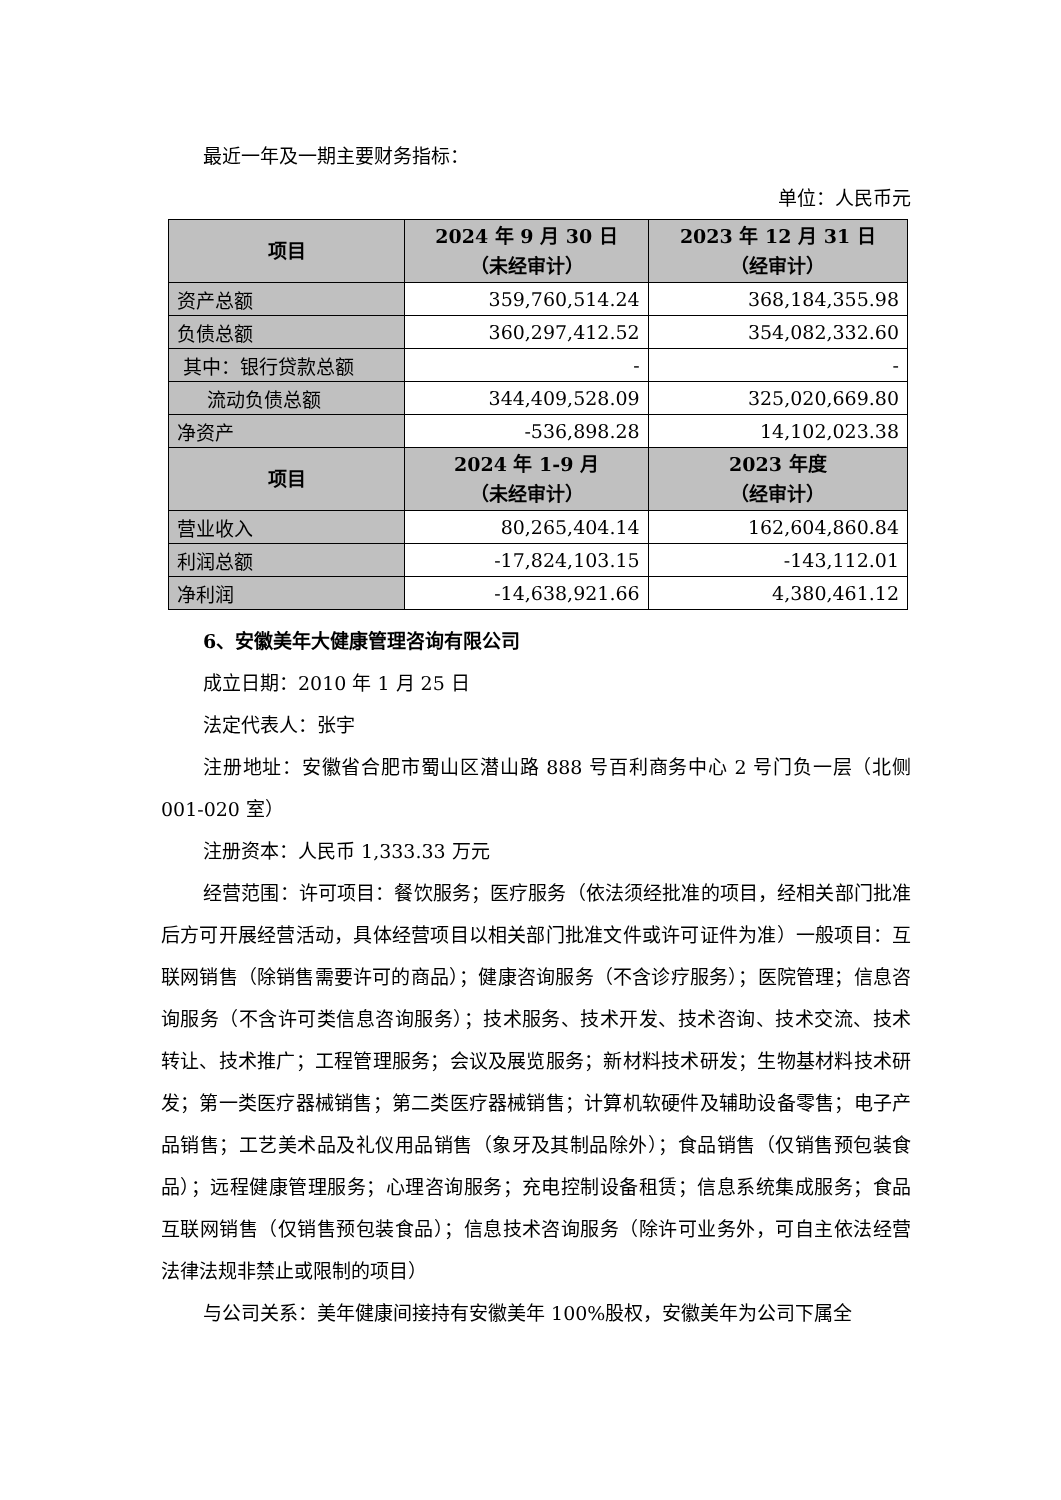最近一年及一期主要财务指标：
单位：人民币元
| 项目 | 2024 年 9 月 30 日 （未经审计） | 2023 年 12 月 31 日 （经审计） |
| --- | --- | --- |
| 资产总额 | 359,760,514.24 | 368,184,355.98 |
| 负债总额 | 360,297,412.52 | 354,082,332.60 |
| 其中：银行贷款总额 | - | - |
| 流动负债总额 | 344,409,528.09 | 325,020,669.80 |
| 净资产 | -536,898.28 | 14,102,023.38 |
| 项目 | 2024 年 1-9 月 （未经审计） | 2023 年度 （经审计） |
| 营业收入 | 80,265,404.14 | 162,604,860.84 |
| 利润总额 | -17,824,103.15 | -143,112.01 |
| 净利润 | -14,638,921.66 | 4,380,461.12 |
6、安徽美年大健康管理咨询有限公司
成立日期：2010 年 1 月 25 日
法定代表人：张宇
注册地址：安徽省合肥市蜀山区潜山路 888 号百利商务中心 2 号门负一层（北侧 001-020 室）
注册资本：人民币 1,333.33 万元
经营范围：许可项目：餐饮服务；医疗服务（依法须经批准的项目，经相关部门批准后方可开展经营活动，具体经营项目以相关部门批准文件或许可证件为准）一般项目：互联网销售（除销售需要许可的商品）；健康咨询服务（不含诊疗服务）；医院管理；信息咨询服务（不含许可类信息咨询服务）；技术服务、技术开发、技术咨询、技术交流、技术转让、技术推广；工程管理服务；会议及展览服务；新材料技术研发；生物基材料技术研发；第一类医疗器械销售；第二类医疗器械销售；计算机软硬件及辅助设备零售；电子产品销售；工艺美术品及礼仪用品销售（象牙及其制品除外）；食品销售（仅销售预包装食品）；远程健康管理服务；心理咨询服务；充电控制设备租赁；信息系统集成服务；食品互联网销售（仅销售预包装食品）；信息技术咨询服务（除许可业务外，可自主依法经营法律法规非禁止或限制的项目）
与公司关系：美年健康间接持有安徽美年 100%股权，安徽美年为公司下属全